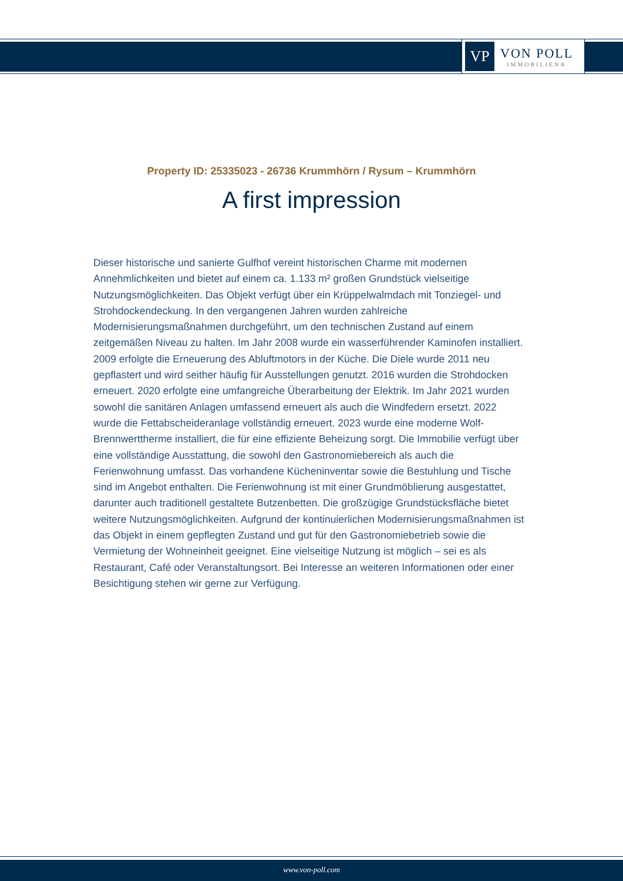VP
VON POLL
IMMOBILIEN®
Property ID: 25335023 - 26736 Krummhörn / Rysum – Krummhörn
A first impression
Dieser historische und sanierte Gulfhof vereint historischen Charme mit modernen Annehmlichkeiten und bietet auf einem ca. 1.133 m² großen Grundstück vielseitige Nutzungsmöglichkeiten. Das Objekt verfügt über ein Krüppelwalmdach mit Tonziegel- und Strohdockendeckung. In den vergangenen Jahren wurden zahlreiche Modernisierungsmaßnahmen durchgeführt, um den technischen Zustand auf einem zeitgemäßen Niveau zu halten. Im Jahr 2008 wurde ein wasserführender Kaminofen installiert. 2009 erfolgte die Erneuerung des Abluftmotors in der Küche. Die Diele wurde 2011 neu gepflastert und wird seither häufig für Ausstellungen genutzt. 2016 wurden die Strohdocken erneuert. 2020 erfolgte eine umfangreiche Überarbeitung der Elektrik. Im Jahr 2021 wurden sowohl die sanitären Anlagen umfassend erneuert als auch die Windfedern ersetzt. 2022 wurde die Fettabscheideranlage vollständig erneuert. 2023 wurde eine moderne Wolf-Brennwerttherme installiert, die für eine effiziente Beheizung sorgt. Die Immobilie verfügt über eine vollständige Ausstattung, die sowohl den Gastronomiebereich als auch die Ferienwohnung umfasst. Das vorhandene Kücheninventar sowie die Bestuhlung und Tische sind im Angebot enthalten. Die Ferienwohnung ist mit einer Grundmöblierung ausgestattet, darunter auch traditionell gestaltete Butzenbetten. Die großzügige Grundstücksfläche bietet weitere Nutzungsmöglichkeiten. Aufgrund der kontinuierlichen Modernisierungsmaßnahmen ist das Objekt in einem gepflegten Zustand und gut für den Gastronomiebetrieb sowie die Vermietung der Wohneinheit geeignet. Eine vielseitige Nutzung ist möglich – sei es als Restaurant, Café oder Veranstaltungsort. Bei Interesse an weiteren Informationen oder einer Besichtigung stehen wir gerne zur Verfügung.
www.von-poll.com